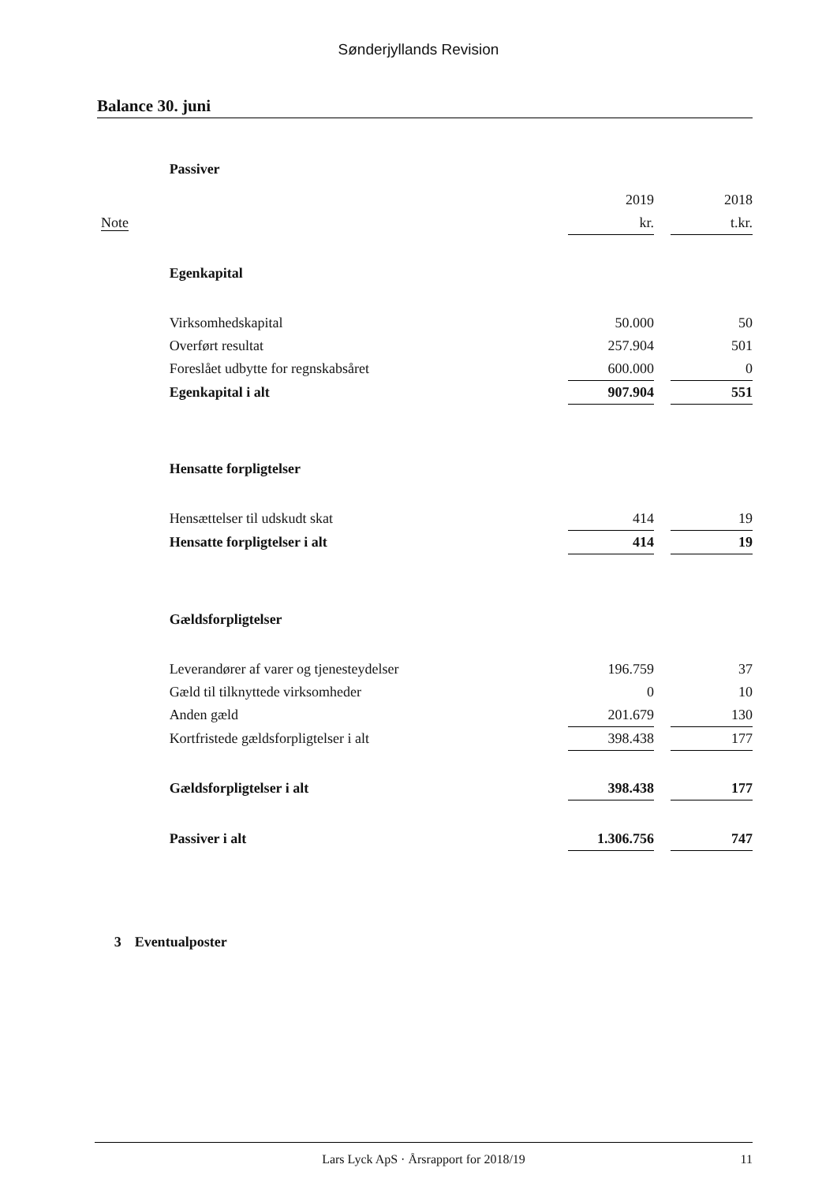Sønderjyllands Revision
Balance 30. juni
| | Passiver | | | |
| | | 2019 | | 2018 |
| Note | | kr. | | t.kr. |
| | Egenkapital | | | |
| | Virksomhedskapital | 50.000 | | 50 |
| | Overført resultat | 257.904 | | 501 |
| | Foreslået udbytte for regnskabsåret | 600.000 | | 0 |
| | Egenkapital i alt | 907.904 | | 551 |
| | Hensatte forpligtelser | | | |
| | Hensættelser til udskudt skat | 414 | | 19 |
| | Hensatte forpligtelser i alt | 414 | | 19 |
| | Gældsforpligtelser | | | |
| | Leverandører af varer og tjenesteydelser | 196.759 | | 37 |
| | Gæld til tilknyttede virksomheder | 0 | | 10 |
| | Anden gæld | 201.679 | | 130 |
| | Kortfristede gældsforpligtelser i alt | 398.438 | | 177 |
| | Gældsforpligtelser i alt | 398.438 | | 177 |
| | Passiver i alt | 1.306.756 | | 747 |
| 3 | Eventualposter | | | |
Lars Lyck ApS · Årsrapport for 2018/19 11